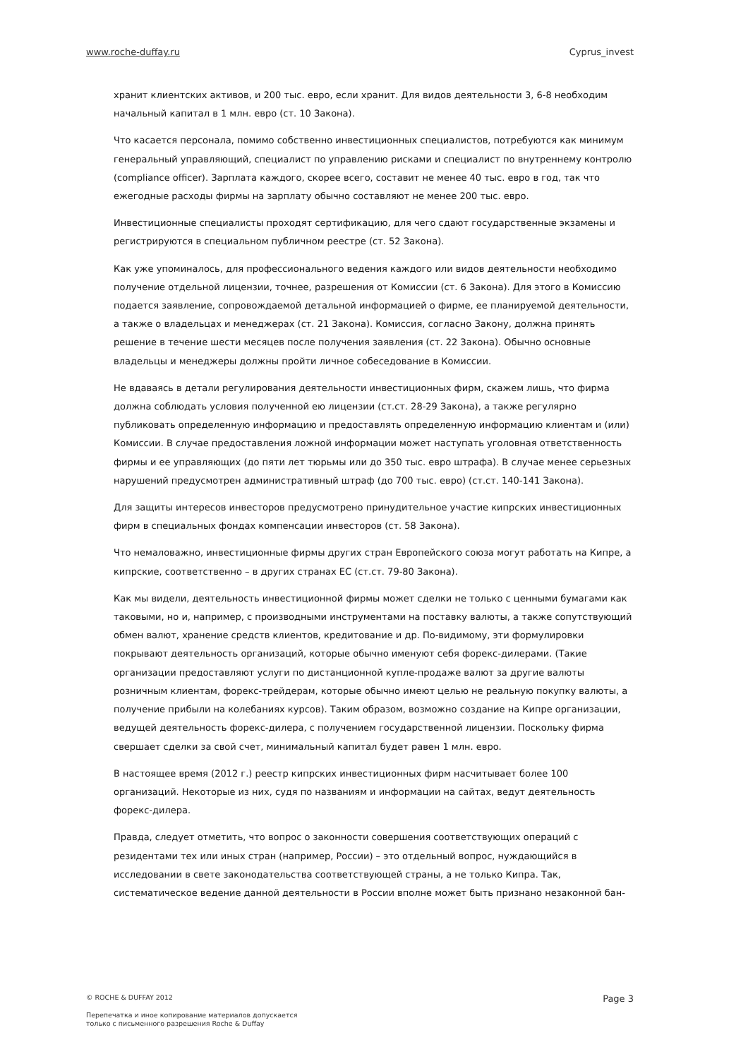www.roche-duffay.ru Cyprus_invest
хранит клиентских активов, и 200 тыс. евро, если хранит. Для видов деятельности 3, 6-8 необходим начальный капитал в 1 млн. евро (ст. 10 Закона).
Что касается персонала, помимо собственно инвестиционных специалистов, потребуются как минимум генеральный управляющий, специалист по управлению рисками и специалист по внутреннему контролю (compliance officer). Зарплата каждого, скорее всего, составит не менее 40 тыс. евро в год, так что ежегодные расходы фирмы на зарплату обычно составляют не менее 200 тыс. евро.
Инвестиционные специалисты проходят сертификацию, для чего сдают государственные экзамены и регистрируются в специальном публичном реестре (ст. 52 Закона).
Как уже упоминалось, для профессионального ведения каждого или видов деятельности необходимо получение отдельной лицензии, точнее, разрешения от Комиссии (ст. 6 Закона). Для этого в Комиссию подается заявление, сопровождаемой детальной информацией о фирме, ее планируемой деятельности, а также о владельцах и менеджерах (ст. 21 Закона). Комиссия, согласно Закону, должна принять решение в течение шести месяцев после получения заявления (ст. 22 Закона). Обычно основные владельцы и менеджеры должны пройти личное собеседование в Комиссии.
Не вдаваясь в детали регулирования деятельности инвестиционных фирм, скажем лишь, что фирма должна соблюдать условия полученной ею лицензии (ст.ст. 28-29 Закона), а также регулярно публиковать определенную информацию и предоставлять определенную информацию клиентам и (или) Комиссии. В случае предоставления ложной информации может наступать уголовная ответственность фирмы и ее управляющих (до пяти лет тюрьмы или до 350 тыс. евро штрафа). В случае менее серьезных нарушений предусмотрен административный штраф (до 700 тыс. евро) (ст.ст. 140-141 Закона).
Для защиты интересов инвесторов предусмотрено принудительное участие кипрских инвестиционных фирм в специальных фондах компенсации инвесторов (ст. 58 Закона).
Что немаловажно, инвестиционные фирмы других стран Европейского союза могут работать на Кипре, а кипрские, соответственно – в других странах ЕС (ст.ст. 79-80 Закона).
Как мы видели, деятельность инвестиционной фирмы может сделки не только с ценными бумагами как таковыми, но и, например, с производными инструментами на поставку валюты, а также сопутствующий обмен валют, хранение средств клиентов, кредитование и др. По-видимому, эти формулировки покрывают деятельность организаций, которые обычно именуют себя форекс-дилерами. (Такие организации предоставляют услуги по дистанционной купле-продаже валют за другие валюты розничным клиентам, форекс-трейдерам, которые обычно имеют целью не реальную покупку валюты, а получение прибыли на колебаниях курсов). Таким образом, возможно создание на Кипре организации, ведущей деятельность форекс-дилера, с получением государственной лицензии. Поскольку фирма свершает сделки за свой счет, минимальный капитал будет равен 1 млн. евро.
В настоящее время (2012 г.) реестр кипрских инвестиционных фирм насчитывает более 100 организаций. Некоторые из них, судя по названиям и информации на сайтах, ведут деятельность форекс-дилера.
Правда, следует отметить, что вопрос о законности совершения соответствующих операций с резидентами тех или иных стран (например, России) – это отдельный вопрос, нуждающийся в исследовании в свете законодательства соответствующей страны, а не только Кипра. Так, систематическое ведение данной деятельности в России вполне может быть признано незаконной бан-
© ROCHE & DUFFAY 2012 Page 3
Перепечатка и иное копирование материалов допускается
только с письменного разрешения Roche & Duffay